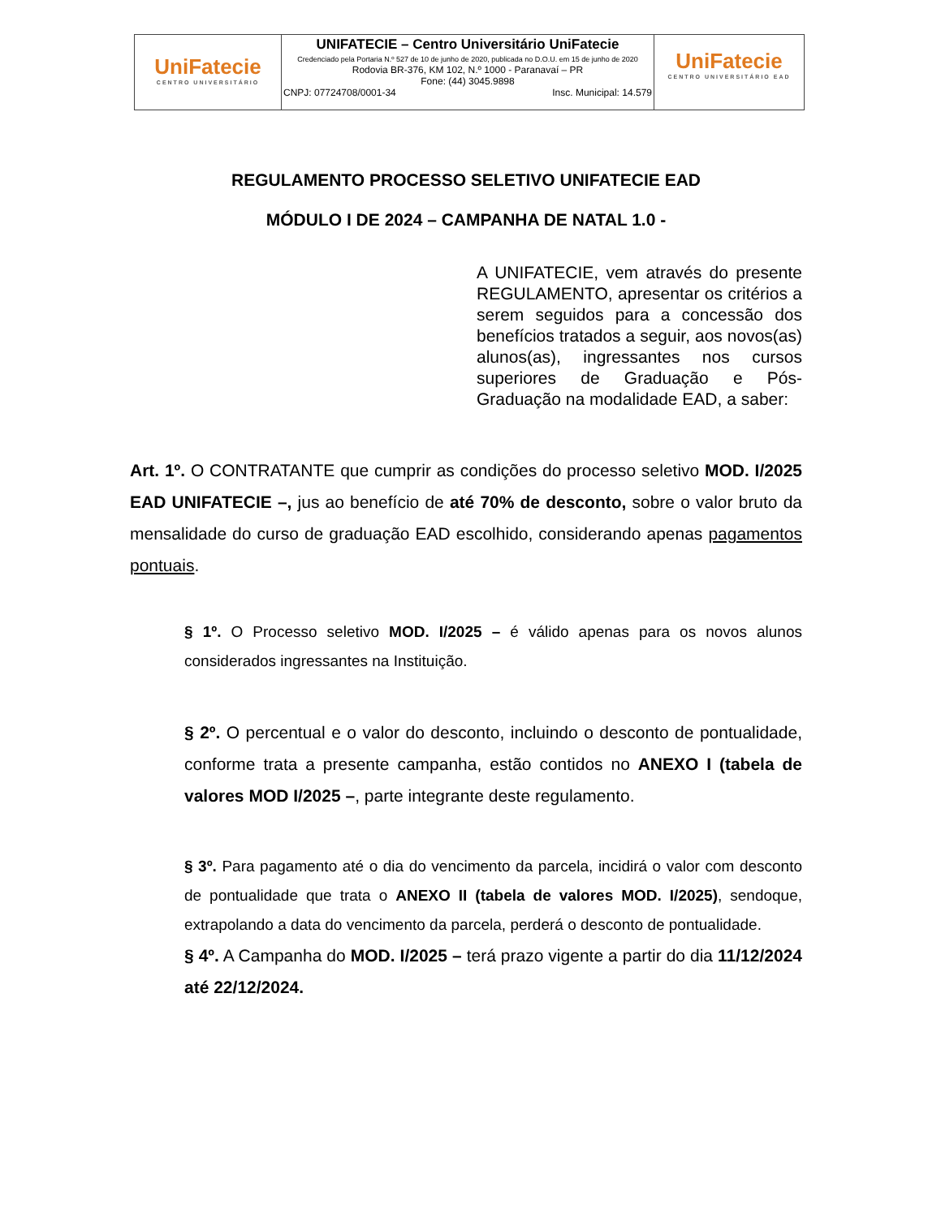| UniFatecie CENTRO UNIVERSITÁRIO | UNIFATECIE – Centro Universitário UniFatecie Credenciado pela Portaria N.º 527 de 10 de junho de 2020, publicada no D.O.U. em 15 de junho de 2020 Rodovia BR-376, KM 102, N.º 1000 - Paranavaí – PR Fone: (44) 3045.9898 CNPJ: 07724708/0001-34 Insc. Municipal: 14.579 | UniFatecie CENTRO UNIVERSITÁRIO EAD |
REGULAMENTO PROCESSO SELETIVO UNIFATECIE EAD
MÓDULO I DE 2024 – CAMPANHA DE NATAL 1.0 -
A UNIFATECIE, vem através do presente REGULAMENTO, apresentar os critérios a serem seguidos para a concessão dos benefícios tratados a seguir, aos novos(as) alunos(as), ingressantes nos cursos superiores de Graduação e Pós-Graduação na modalidade EAD, a saber:
Art. 1º. O CONTRATANTE que cumprir as condições do processo seletivo MOD. I/2025 EAD UNIFATECIE –, jus ao benefício de até 70% de desconto, sobre o valor bruto da mensalidade do curso de graduação EAD escolhido, considerando apenas pagamentos pontuais.
§ 1º. O Processo seletivo MOD. I/2025 – é válido apenas para os novos alunos considerados ingressantes na Instituição.
§ 2º. O percentual e o valor do desconto, incluindo o desconto de pontualidade, conforme trata a presente campanha, estão contidos no ANEXO I (tabela de valores MOD I/2025 –, parte integrante deste regulamento.
§ 3º. Para pagamento até o dia do vencimento da parcela, incidirá o valor com desconto de pontualidade que trata o ANEXO II (tabela de valores MOD. I/2025), sendoque, extrapolando a data do vencimento da parcela, perderá o desconto de pontualidade.
§ 4º. A Campanha do MOD. I/2025 – terá prazo vigente a partir do dia 11/12/2024 até 22/12/2024.